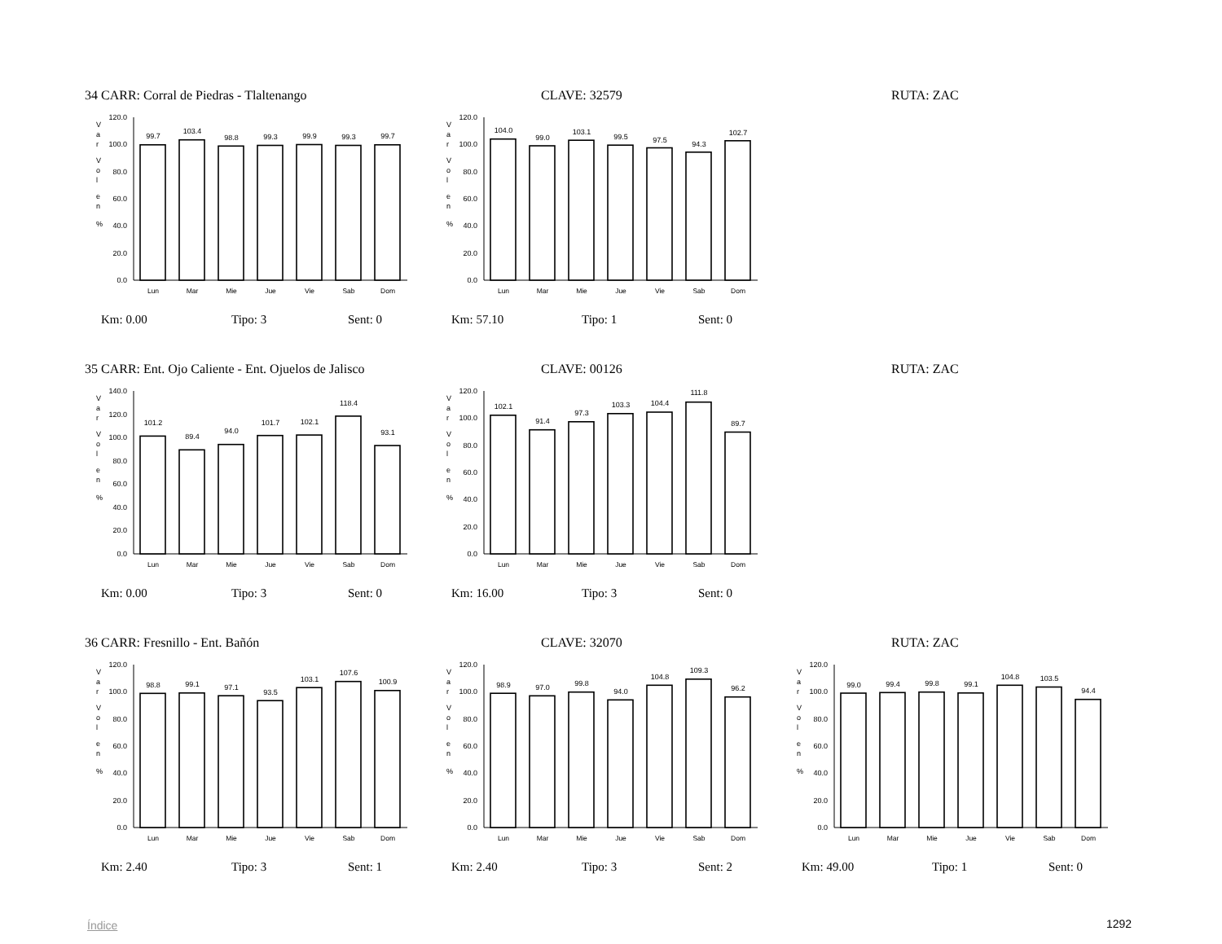34 CARR: Corral de Piedras - Tlaltenango CLAVE: 32579 RUTA: ZAC
V
a
r
V
o
l
e
n
%
0.0
20.0
40.0
60.0
80.0
100.0
120.0
99.7
103.4
98.8
99.3
99.9
99.3
99.7
Lun
Mar
Mie
Jue
Vie
Sab
Dom
Km: 0.00 Tipo: 3 Sent: 0
V
a
r
V
o
l
e
n
%
0.0
20.0
40.0
60.0
80.0
100.0
120.0
104.0
99.0
103.1
99.5
97.5
94.3
102.7
Lun
Mar
Mie
Jue
Vie
Sab
Dom
Km: 57.10 Tipo: 1 Sent: 0
35 CARR: Ent. Ojo Caliente - Ent. Ojuelos de Jalisco CLAVE: 00126 RUTA: ZAC
V
a
r
V
o
l
e
n
%
0.0
20.0
40.0
60.0
80.0
100.0
120.0
140.0
101.2
89.4
94.0
101.7
102.1
118.4
93.1
Lun
Mar
Mie
Jue
Vie
Sab
Dom
Km: 0.00 Tipo: 3 Sent: 0
V
a
r
V
o
l
e
n
%
0.0
20.0
40.0
60.0
80.0
100.0
120.0
102.1
91.4
97.3
103.3
104.4
111.8
89.7
Lun
Mar
Mie
Jue
Vie
Sab
Dom
Km: 16.00 Tipo: 3 Sent: 0
36 CARR: Fresnillo - Ent. Bañón CLAVE: 32070 RUTA: ZAC
V
a
r
V
o
l
e
n
%
0.0
20.0
40.0
60.0
80.0
100.0
120.0
98.8
99.1
97.1
93.5
103.1
107.6
100.9
Lun
Mar
Mie
Jue
Vie
Sab
Dom
Km: 2.40 Tipo: 3 Sent: 1
V
a
r
V
o
l
e
n
%
0.0
20.0
40.0
60.0
80.0
100.0
120.0
98.9
97.0
99.8
94.0
104.8
109.3
96.2
Lun
Mar
Mie
Jue
Vie
Sab
Dom
Km: 2.40 Tipo: 3 Sent: 2
V
a
r
V
o
l
e
n
%
0.0
20.0
40.0
60.0
80.0
100.0
120.0
99.0
99.4
99.8
99.1
104.8
103.5
94.4
Lun
Mar
Mie
Jue
Vie
Sab
Dom
Km: 49.00 Tipo: 1 Sent: 0
Índice 1292